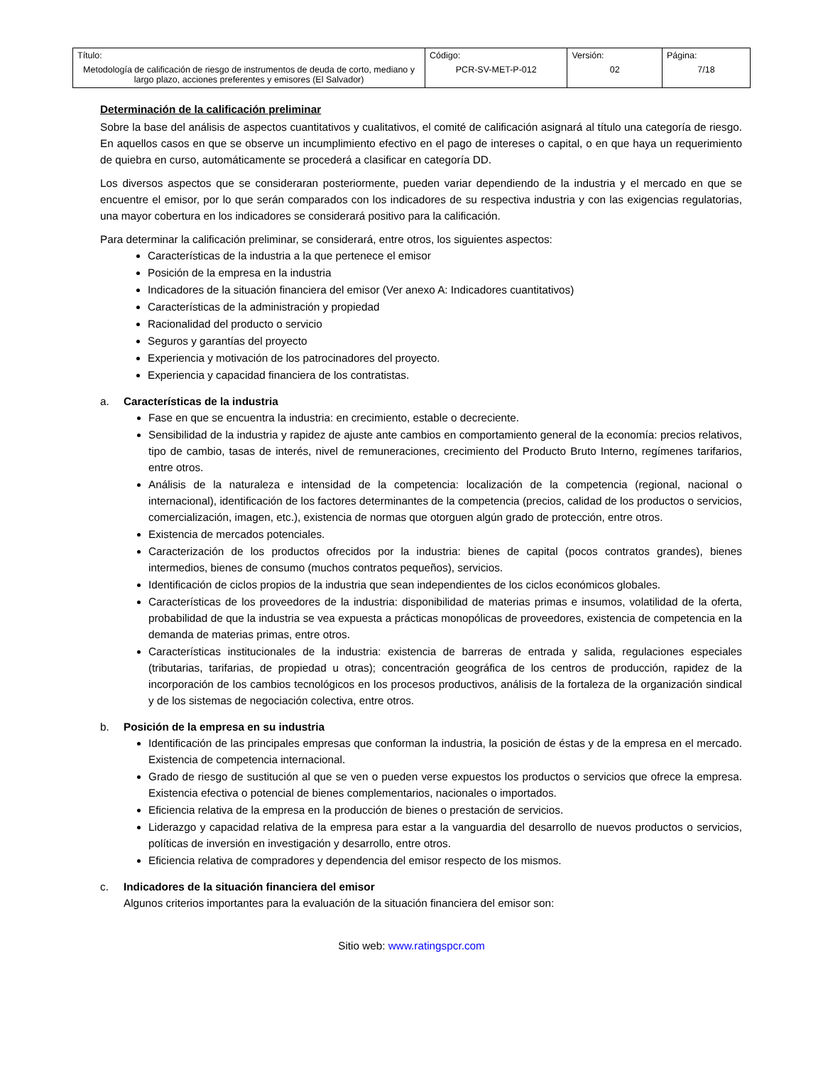| Título: Metodología de calificación de riesgo de instrumentos de deuda de corto, mediano y largo plazo, acciones preferentes y emisores (El Salvador) | Código: PCR-SV-MET-P-012 | Versión: 02 | Página: 7/18 |
Determinación de la calificación preliminar
Sobre la base del análisis de aspectos cuantitativos y cualitativos, el comité de calificación asignará al título una categoría de riesgo. En aquellos casos en que se observe un incumplimiento efectivo en el pago de intereses o capital, o en que haya un requerimiento de quiebra en curso, automáticamente se procederá a clasificar en categoría DD.
Los diversos aspectos que se consideraran posteriormente, pueden variar dependiendo de la industria y el mercado en que se encuentre el emisor, por lo que serán comparados con los indicadores de su respectiva industria y con las exigencias regulatorias, una mayor cobertura en los indicadores se considerará positivo para la calificación.
Para determinar la calificación preliminar, se considerará, entre otros, los siguientes aspectos:
Características de la industria a la que pertenece el emisor
Posición de la empresa en la industria
Indicadores de la situación financiera del emisor (Ver anexo A: Indicadores cuantitativos)
Características de la administración y propiedad
Racionalidad del producto o servicio
Seguros y garantías del proyecto
Experiencia y motivación de los patrocinadores del proyecto.
Experiencia y capacidad financiera de los contratistas.
a. Características de la industria
Fase en que se encuentra la industria: en crecimiento, estable o decreciente.
Sensibilidad de la industria y rapidez de ajuste ante cambios en comportamiento general de la economía: precios relativos, tipo de cambio, tasas de interés, nivel de remuneraciones, crecimiento del Producto Bruto Interno, regímenes tarifarios, entre otros.
Análisis de la naturaleza e intensidad de la competencia: localización de la competencia (regional, nacional o internacional), identificación de los factores determinantes de la competencia (precios, calidad de los productos o servicios, comercialización, imagen, etc.), existencia de normas que otorguen algún grado de protección, entre otros.
Existencia de mercados potenciales.
Caracterización de los productos ofrecidos por la industria: bienes de capital (pocos contratos grandes), bienes intermedios, bienes de consumo (muchos contratos pequeños), servicios.
Identificación de ciclos propios de la industria que sean independientes de los ciclos económicos globales.
Características de los proveedores de la industria: disponibilidad de materias primas e insumos, volatilidad de la oferta, probabilidad de que la industria se vea expuesta a prácticas monopólicas de proveedores, existencia de competencia en la demanda de materias primas, entre otros.
Características institucionales de la industria: existencia de barreras de entrada y salida, regulaciones especiales (tributarias, tarifarias, de propiedad u otras); concentración geográfica de los centros de producción, rapidez de la incorporación de los cambios tecnológicos en los procesos productivos, análisis de la fortaleza de la organización sindical y de los sistemas de negociación colectiva, entre otros.
b. Posición de la empresa en su industria
Identificación de las principales empresas que conforman la industria, la posición de éstas y de la empresa en el mercado. Existencia de competencia internacional.
Grado de riesgo de sustitución al que se ven o pueden verse expuestos los productos o servicios que ofrece la empresa. Existencia efectiva o potencial de bienes complementarios, nacionales o importados.
Eficiencia relativa de la empresa en la producción de bienes o prestación de servicios.
Liderazgo y capacidad relativa de la empresa para estar a la vanguardia del desarrollo de nuevos productos o servicios, políticas de inversión en investigación y desarrollo, entre otros.
Eficiencia relativa de compradores y dependencia del emisor respecto de los mismos.
c. Indicadores de la situación financiera del emisor
Algunos criterios importantes para la evaluación de la situación financiera del emisor son:
Sitio web: www.ratingspcr.com